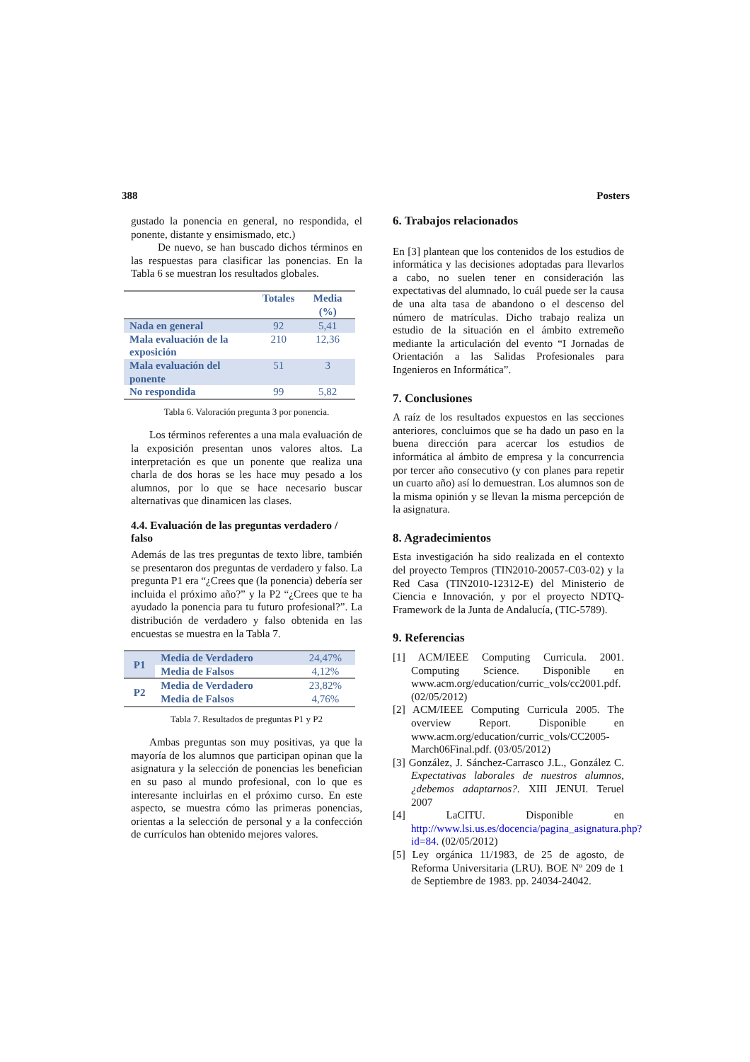388 Posters
gustado la ponencia en general, no respondida, el ponente, distante y ensimismado, etc.)
De nuevo, se han buscado dichos términos en las respuestas para clasificar las ponencias. En la Tabla 6 se muestran los resultados globales.
| | Totales | Media (%) |
| --- | --- | --- |
| Nada en general | 92 | 5,41 |
| Mala evaluación de la exposición | 210 | 12,36 |
| Mala evaluación del ponente | 51 | 3 |
| No respondida | 99 | 5,82 |
Tabla 6. Valoración pregunta 3 por ponencia.
Los términos referentes a una mala evaluación de la exposición presentan unos valores altos. La interpretación es que un ponente que realiza una charla de dos horas se les hace muy pesado a los alumnos, por lo que se hace necesario buscar alternativas que dinamicen las clases.
4.4. Evaluación de las preguntas verdadero / falso
Además de las tres preguntas de texto libre, también se presentaron dos preguntas de verdadero y falso. La pregunta P1 era “¿Crees que (la ponencia) debería ser incluida el próximo año?” y la P2 “¿Crees que te ha ayudado la ponencia para tu futuro profesional?”. La distribución de verdadero y falso obtenida en las encuestas se muestra en la Tabla 7.
| P1 | Media de Verdadero | 24,47% |
| | Media de Falsos | 4,12% |
| P2 | Media de Verdadero | 23,82% |
| | Media de Falsos | 4,76% |
Tabla 7. Resultados de preguntas P1 y P2
Ambas preguntas son muy positivas, ya que la mayoría de los alumnos que participan opinan que la asignatura y la selección de ponencias les benefician en su paso al mundo profesional, con lo que es interesante incluirlas en el próximo curso. En este aspecto, se muestra cómo las primeras ponencias, orientas a la selección de personal y a la confección de currículos han obtenido mejores valores.
6. Trabajos relacionados
En [3] plantean que los contenidos de los estudios de informática y las decisiones adoptadas para llevarlos a cabo, no suelen tener en consideración las expectativas del alumnado, lo cuál puede ser la causa de una alta tasa de abandono o el descenso del número de matrículas. Dicho trabajo realiza un estudio de la situación en el ámbito extremeño mediante la articulación del evento “I Jornadas de Orientación a las Salidas Profesionales para Ingenieros en Informática”.
7. Conclusiones
A raíz de los resultados expuestos en las secciones anteriores, concluimos que se ha dado un paso en la buena dirección para acercar los estudios de informática al ámbito de empresa y la concurrencia por tercer año consecutivo (y con planes para repetir un cuarto año) así lo demuestran. Los alumnos son de la misma opinión y se llevan la misma percepción de la asignatura.
8. Agradecimientos
Esta investigación ha sido realizada en el contexto del proyecto Tempros (TIN2010-20057-C03-02) y la Red Casa (TIN2010-12312-E) del Ministerio de Ciencia e Innovación, y por el proyecto NDTQ-Framework de la Junta de Andalucía, (TIC-5789).
9. Referencias
[1] ACM/IEEE Computing Curricula. 2001. Computing Science. Disponible en www.acm.org/education/curric_vols/cc2001.pdf.(02/05/2012)
[2] ACM/IEEE Computing Curricula 2005. The overview Report. Disponible en www.acm.org/education/curric_vols/CC2005-March06Final.pdf. (03/05/2012)
[3] González, J. Sánchez-Carrasco J.L., González C. Expectativas laborales de nuestros alumnos, ¿debemos adaptarnos?. XIII JENUI. Teruel 2007
[4] LaCITU. Disponible en http://www.lsi.us.es/docencia/pagina_asignatura.php?id=84. (02/05/2012)
[5] Ley orgánica 11/1983, de 25 de agosto, de Reforma Universitaria (LRU). BOE Nº 209 de 1 de Septiembre de 1983. pp. 24034-24042.